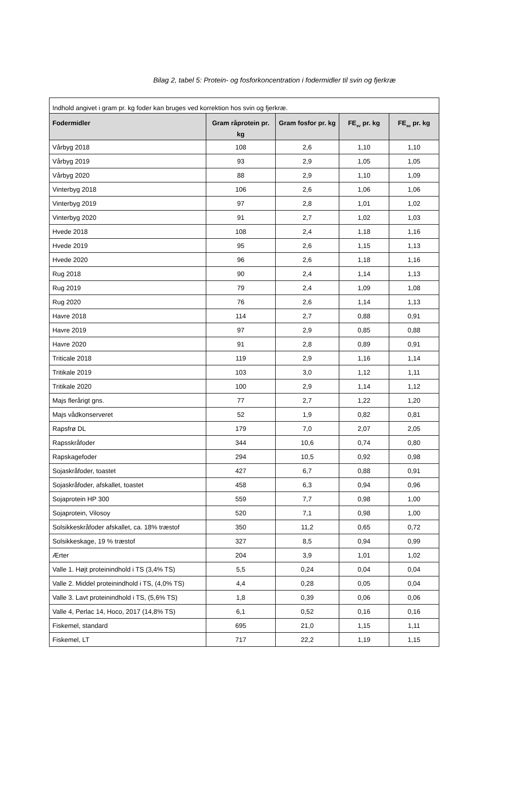Bilag 2, tabel 5: Protein- og fosforkoncentration i fodermidler til svin og fjerkræ
| Indhold angivet i gram pr. kg foder kan bruges ved korrektion hos svin og fjerkræ. | | | | |
| Fodermidler | Gram råprotein pr. kg | Gram fosfor pr. kg | FE<sub>sv</sub> pr. kg | FE<sub>so</sub> pr. kg |
| Vårbyg 2018 | 108 | 2,6 | 1,10 | 1,10 |
| Vårbyg 2019 | 93 | 2,9 | 1,05 | 1,05 |
| Vårbyg 2020 | 88 | 2,9 | 1,10 | 1,09 |
| Vinterbyg 2018 | 106 | 2,6 | 1,06 | 1,06 |
| Vinterbyg 2019 | 97 | 2,8 | 1,01 | 1,02 |
| Vinterbyg 2020 | 91 | 2,7 | 1,02 | 1,03 |
| Hvede 2018 | 108 | 2,4 | 1,18 | 1,16 |
| Hvede 2019 | 95 | 2,6 | 1,15 | 1,13 |
| Hvede 2020 | 96 | 2,6 | 1,18 | 1,16 |
| Rug 2018 | 90 | 2,4 | 1,14 | 1,13 |
| Rug 2019 | 79 | 2,4 | 1,09 | 1,08 |
| Rug 2020 | 76 | 2,6 | 1,14 | 1,13 |
| Havre 2018 | 114 | 2,7 | 0,88 | 0,91 |
| Havre 2019 | 97 | 2,9 | 0,85 | 0,88 |
| Havre 2020 | 91 | 2,8 | 0,89 | 0,91 |
| Triticale 2018 | 119 | 2,9 | 1,16 | 1,14 |
| Tritikale 2019 | 103 | 3,0 | 1,12 | 1,11 |
| Tritikale 2020 | 100 | 2,9 | 1,14 | 1,12 |
| Majs flerårigt gns. | 77 | 2,7 | 1,22 | 1,20 |
| Majs vådkonserveret | 52 | 1,9 | 0,82 | 0,81 |
| Rapsfrø DL | 179 | 7,0 | 2,07 | 2,05 |
| Rapsskråfoder | 344 | 10,6 | 0,74 | 0,80 |
| Rapskagefoder | 294 | 10,5 | 0,92 | 0,98 |
| Sojaskråfoder, toastet | 427 | 6,7 | 0,88 | 0,91 |
| Sojaskråfoder, afskallet, toastet | 458 | 6,3 | 0,94 | 0,96 |
| Sojaprotein HP 300 | 559 | 7,7 | 0,98 | 1,00 |
| Sojaprotein, Vilosoy | 520 | 7,1 | 0,98 | 1,00 |
| Solsikkeskråfoder afskallet, ca. 18% træstof | 350 | 11,2 | 0,65 | 0,72 |
| Solsikkeskage, 19 % træstof | 327 | 8,5 | 0,94 | 0,99 |
| Ærter | 204 | 3,9 | 1,01 | 1,02 |
| Valle 1. Højt proteinindhold i TS (3,4% TS) | 5,5 | 0,24 | 0,04 | 0,04 |
| Valle 2. Middel proteinindhold i TS, (4,0% TS) | 4,4 | 0,28 | 0,05 | 0,04 |
| Valle 3. Lavt proteinindhold i TS, (5,6% TS) | 1,8 | 0,39 | 0,06 | 0,06 |
| Valle 4, Perlac 14, Hoco, 2017 (14,8% TS) | 6,1 | 0,52 | 0,16 | 0,16 |
| Fiskemel, standard | 695 | 21,0 | 1,15 | 1,11 |
| Fiskemel, LT | 717 | 22,2 | 1,19 | 1,15 |